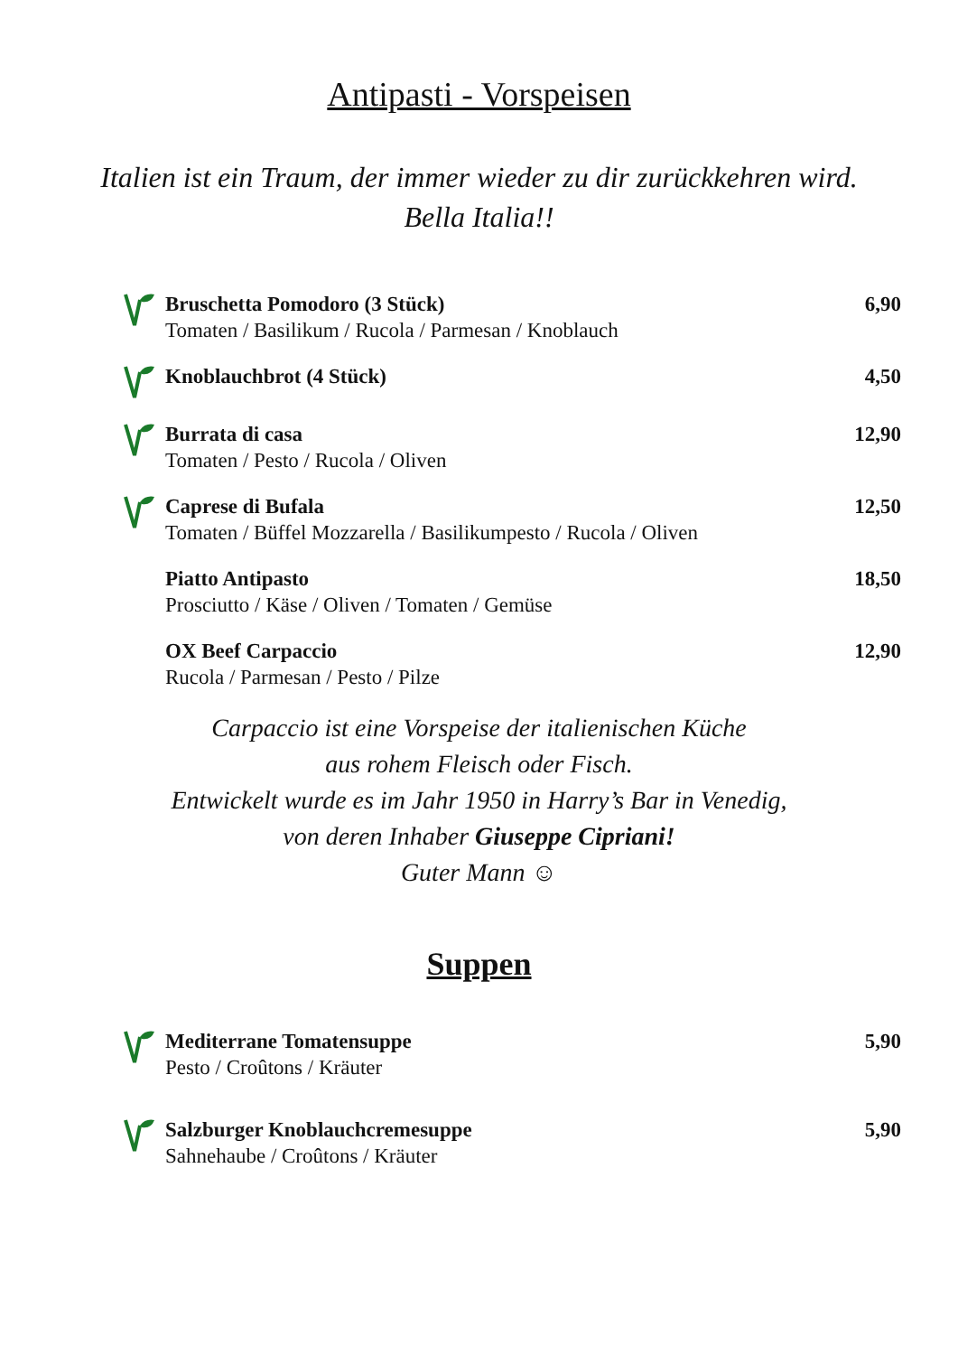Antipasti - Vorspeisen
Italien ist ein Traum, der immer wieder zu dir zurückkehren wird.
Bella Italia!!
Bruschetta Pomodoro (3 Stück)
Tomaten / Basilikum / Rucola / Parmesan / Knoblauch
6,90
Knoblauchbrot (4 Stück) 4,50
Burrata di casa
Tomaten / Pesto / Rucola / Oliven
12,90
Caprese di Bufala
Tomaten / Büffel Mozzarella / Basilikumpesto / Rucola / Oliven
12,50
Piatto Antipasto
Prosciutto / Käse / Oliven / Tomaten / Gemüse
18,50
OX Beef Carpaccio
Rucola / Parmesan / Pesto / Pilze
12,90
Carpaccio ist eine Vorspeise der italienischen Küche
aus rohem Fleisch oder Fisch.
Entwickelt wurde es im Jahr 1950 in Harry’s Bar in Venedig,
von deren Inhaber Giuseppe Cipriani!
Guter Mann ☺
Suppen
Mediterrane Tomatensuppe
Pesto / Croûtons / Kräuter
5,90
Salzburger Knoblauchcremesuppe
Sahnehaube / Croûtons / Kräuter
5,90